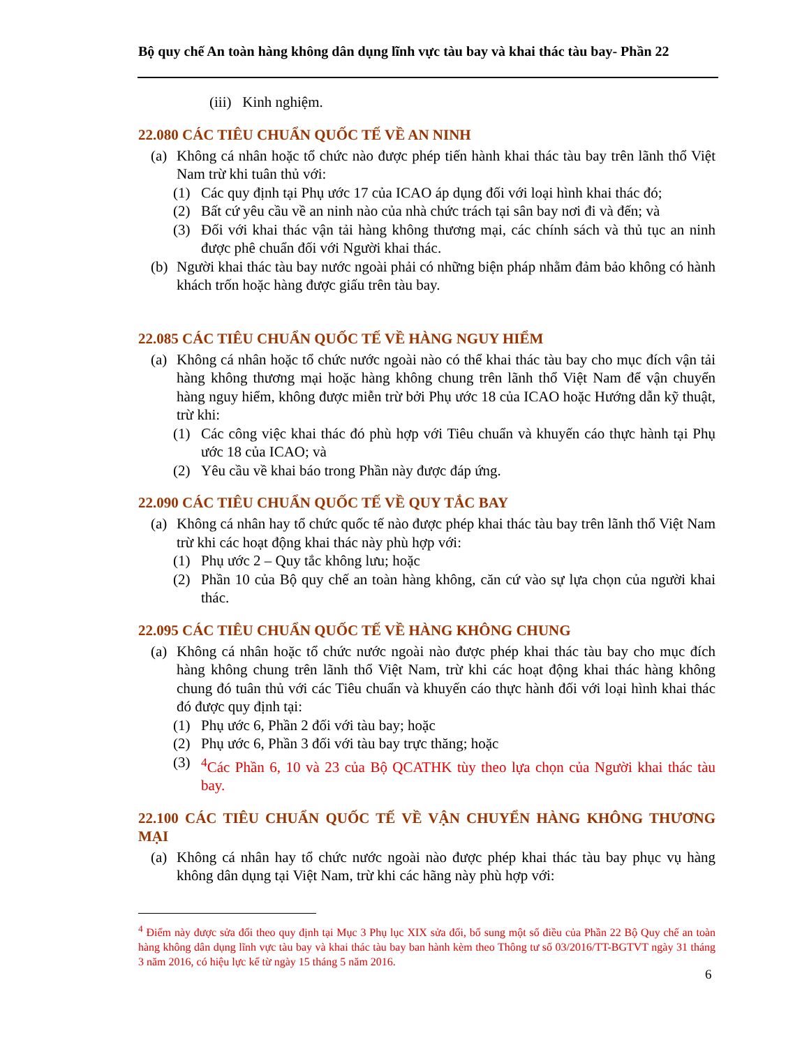Bộ quy chế An toàn hàng không dân dụng lĩnh vực tàu bay và khai thác tàu bay- Phần 22
(iii) Kinh nghiệm.
22.080 CÁC TIÊU CHUẨN QUỐC TẾ VỀ AN NINH
(a) Không cá nhân hoặc tổ chức nào được phép tiến hành khai thác tàu bay trên lãnh thổ Việt Nam trừ khi tuân thủ với:
(1) Các quy định tại Phụ ước 17 của ICAO áp dụng đối với loại hình khai thác đó;
(2) Bất cứ yêu cầu về an ninh nào của nhà chức trách tại sân bay nơi đi và đến; và
(3) Đối với khai thác vận tải hàng không thương mại, các chính sách và thủ tục an ninh được phê chuẩn đối với Người khai thác.
(b) Người khai thác tàu bay nước ngoài phải có những biện pháp nhằm đảm bảo không có hành khách trốn hoặc hàng được giấu trên tàu bay.
22.085 CÁC TIÊU CHUẨN QUỐC TẾ VỀ HÀNG NGUY HIỂM
(a) Không cá nhân hoặc tổ chức nước ngoài nào có thể khai thác tàu bay cho mục đích vận tải hàng không thương mại hoặc hàng không chung trên lãnh thổ Việt Nam để vận chuyển hàng nguy hiểm, không được miễn trừ bởi Phụ ước 18 của ICAO hoặc Hướng dẫn kỹ thuật, trừ khi:
(1) Các công việc khai thác đó phù hợp với Tiêu chuẩn và khuyến cáo thực hành tại Phụ ước 18 của ICAO; và
(2) Yêu cầu về khai báo trong Phần này được đáp ứng.
22.090 CÁC TIÊU CHUẨN QUỐC TẾ VỀ QUY TẮC BAY
(a) Không cá nhân hay tổ chức quốc tế nào được phép khai thác tàu bay trên lãnh thổ Việt Nam trừ khi các hoạt động khai thác này phù hợp với:
(1) Phụ ước 2 – Quy tắc không lưu; hoặc
(2) Phần 10 của Bộ quy chế an toàn hàng không, căn cứ vào sự lựa chọn của người khai thác.
22.095 CÁC TIÊU CHUẨN QUỐC TẾ VỀ HÀNG KHÔNG CHUNG
(a) Không cá nhân hoặc tổ chức nước ngoài nào được phép khai thác tàu bay cho mục đích hàng không chung trên lãnh thổ Việt Nam, trừ khi các hoạt động khai thác hàng không chung đó tuân thủ với các Tiêu chuẩn và khuyến cáo thực hành đối với loại hình khai thác đó được quy định tại:
(1) Phụ ước 6, Phần 2 đối với tàu bay; hoặc
(2) Phụ ước 6, Phần 3 đối với tàu bay trực thăng; hoặc
(3) <sup>4</sup>Các Phần 6, 10 và 23 của Bộ QCATHK tùy theo lựa chọn của Người khai thác tàu bay.
22.100 CÁC TIÊU CHUẨN QUỐC TẾ VỀ VẬN CHUYỂN HÀNG KHÔNG THƯƠNG MẠI
(a) Không cá nhân hay tổ chức nước ngoài nào được phép khai thác tàu bay phục vụ hàng không dân dụng tại Việt Nam, trừ khi các hãng này phù hợp với:
<sup>4</sup> Điểm này được sửa đổi theo quy định tại Mục 3 Phụ lục XIX sửa đổi, bổ sung một số điều của Phần 22 Bộ Quy chế an toàn hàng không dân dụng lĩnh vực tàu bay và khai thác tàu bay ban hành kèm theo Thông tư số 03/2016/TT-BGTVT ngày 31 tháng 3 năm 2016, có hiệu lực kể từ ngày 15 tháng 5 năm 2016.
6